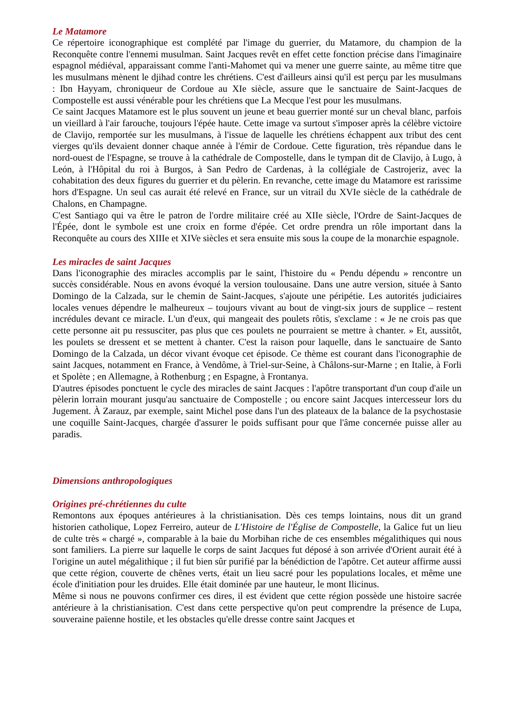Le Matamore
Ce répertoire iconographique est complété par l'image du guerrier, du Matamore, du champion de la Reconquête contre l'ennemi musulman. Saint Jacques revêt en effet cette fonction précise dans l'imaginaire espagnol médiéval, apparaissant comme l'anti-Mahomet qui va mener une guerre sainte, au même titre que les musulmans mènent le djihad contre les chrétiens. C'est d'ailleurs ainsi qu'il est perçu par les musulmans : Ibn Hayyam, chroniqueur de Cordoue au XIe siècle, assure que le sanctuaire de Saint-Jacques de Compostelle est aussi vénérable pour les chrétiens que La Mecque l'est pour les musulmans.
Ce saint Jacques Matamore est le plus souvent un jeune et beau guerrier monté sur un cheval blanc, parfois un vieillard à l'air farouche, toujours l'épée haute. Cette image va surtout s'imposer après la célèbre victoire de Clavijo, remportée sur les musulmans, à l'issue de laquelle les chrétiens échappent aux tribut des cent vierges qu'ils devaient donner chaque année à l'émir de Cordoue. Cette figuration, très répandue dans le nord-ouest de l'Espagne, se trouve à la cathédrale de Compostelle, dans le tympan dit de Clavijo, à Lugo, à León, à l'Hôpital du roi à Burgos, à San Pedro de Cardenas, à la collégiale de Castrojeriz, avec la cohabitation des deux figures du guerrier et du pèlerin. En revanche, cette image du Matamore est rarissime hors d'Espagne. Un seul cas aurait été relevé en France, sur un vitrail du XVIe siècle de la cathédrale de Chalons, en Champagne.
C'est Santiago qui va être le patron de l'ordre militaire créé au XIIe siècle, l'Ordre de Saint-Jacques de l'Épée, dont le symbole est une croix en forme d'épée. Cet ordre prendra un rôle important dans la Reconquête au cours des XIIIe et XIVe siècles et sera ensuite mis sous la coupe de la monarchie espagnole.
Les miracles de saint Jacques
Dans l'iconographie des miracles accomplis par le saint, l'histoire du « Pendu dépendu » rencontre un succès considérable. Nous en avons évoqué la version toulousaine. Dans une autre version, située à Santo Domingo de la Calzada, sur le chemin de Saint-Jacques, s'ajoute une péripétie. Les autorités judiciaires locales venues dépendre le malheureux – toujours vivant au bout de vingt-six jours de supplice – restent incrédules devant ce miracle. L'un d'eux, qui mangeait des poulets rôtis, s'exclame : « Je ne crois pas que cette personne ait pu ressusciter, pas plus que ces poulets ne pourraient se mettre à chanter. » Et, aussitôt, les poulets se dressent et se mettent à chanter. C'est la raison pour laquelle, dans le sanctuaire de Santo Domingo de la Calzada, un décor vivant évoque cet épisode. Ce thème est courant dans l'iconographie de saint Jacques, notamment en France, à Vendôme, à Triel-sur-Seine, à Châlons-sur-Marne ; en Italie, à Forli et Spolète ; en Allemagne, à Rothenburg ; en Espagne, à Frontanya.
D'autres épisodes ponctuent le cycle des miracles de saint Jacques : l'apôtre transportant d'un coup d'aile un pèlerin lorrain mourant jusqu'au sanctuaire de Compostelle ; ou encore saint Jacques intercesseur lors du Jugement. À Zarauz, par exemple, saint Michel pose dans l'un des plateaux de la balance de la psychostasie une coquille Saint-Jacques, chargée d'assurer le poids suffisant pour que l'âme concernée puisse aller au paradis.
Dimensions anthropologiques
Origines pré-chrétiennes du culte
Remontons aux époques antérieures à la christianisation. Dès ces temps lointains, nous dit un grand historien catholique, Lopez Ferreiro, auteur de L'Histoire de l'Église de Compostelle, la Galice fut un lieu de culte très « chargé », comparable à la baie du Morbihan riche de ces ensembles mégalithiques qui nous sont familiers. La pierre sur laquelle le corps de saint Jacques fut déposé à son arrivée d'Orient aurait été à l'origine un autel mégalithique ; il fut bien sûr purifié par la bénédiction de l'apôtre. Cet auteur affirme aussi que cette région, couverte de chênes verts, était un lieu sacré pour les populations locales, et même une école d'initiation pour les druides. Elle était dominée par une hauteur, le mont Ilicinus.
Même si nous ne pouvons confirmer ces dires, il est évident que cette région possède une histoire sacrée antérieure à la christianisation. C'est dans cette perspective qu'on peut comprendre la présence de Lupa, souveraine païenne hostile, et les obstacles qu'elle dresse contre saint Jacques et